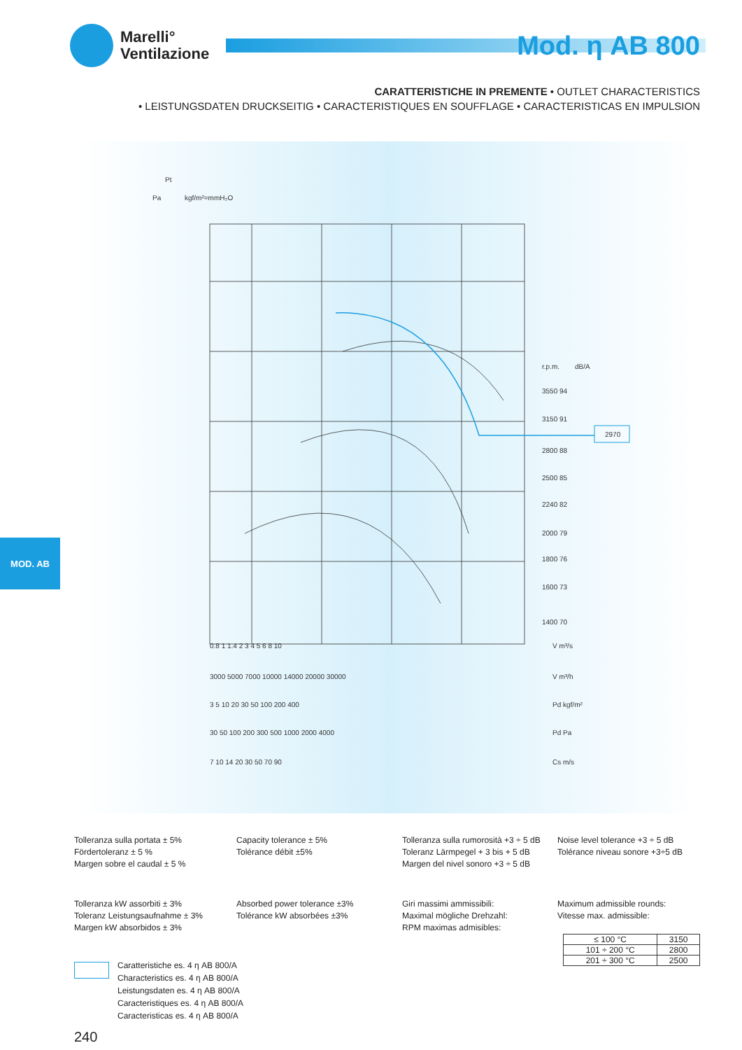Marelli°
Ventilazione
Mod. η AB 800
CARATTERISTICHE IN PREMENTE • OUTLET CHARACTERISTICS
• LEISTUNGSDATEN DRUCKSEITIG • CARACTERISTIQUES EN SOUFFLAGE • CARACTERISTICAS EN IMPULSION
Pt
Pa
kgf/m²=mmH₂O
2970
r.p.m.
dB/A
3550 94
3150 91
2800 88
2500 85
2240 82
2000 79
1800 76
1600 73
1400 70
0.8 1 1.4 2 3 4 5 6 8 10
V m³/s
3000 5000 7000 10000 14000 20000 30000
V m³/h
3 5 10 20 30 50 100 200 400
Pd kgf/m²
30 50 100 200 300 500 1000 2000 4000
Pd Pa
7 10 14 20 30 50 70 90
Cs m/s
MOD. AB
Tolleranza sulla portata ± 5%
Fördertoleranz ± 5 %
Margen sobre el caudal ± 5 %
Capacity tolerance ± 5%
Tolérance débit ±5%
Tolleranza sulla rumorosità +3 ÷ 5 dB
Toleranz Lärmpegel + 3 bis + 5 dB
Margen del nivel sonoro +3 ÷ 5 dB
Noise level tolerance +3 ÷ 5 dB
Tolérance niveau sonore +3÷5 dB
Tolleranza kW assorbiti ± 3%
Toleranz Leistungsaufnahme ± 3%
Margen kW absorbidos ± 3%
Absorbed power tolerance ±3%
Tolérance kW absorbées ±3%
Giri massimi ammissibili:
Maximal mögliche Drehzahl:
RPM maximas admisibles:
Maximum admissible rounds:
Vitesse max. admissible:
| ≤ 100 °C | 3150 |
| 101 ÷ 200 °C | 2800 |
| 201 ÷ 300 °C | 2500 |
Caratteristiche es. 4 η AB 800/A
Characteristics es. 4 η AB 800/A
Leistungsdaten es. 4 η AB 800/A
Caracteristiques es. 4 η AB 800/A
Caracteristicas es. 4 η AB 800/A
240